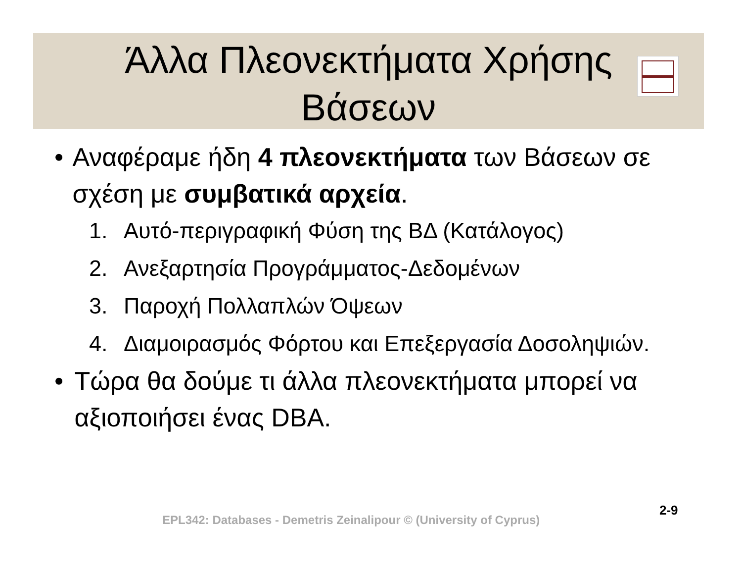Άλλα Πλεονεκτήματα Χρήσης
Βάσεων
• Αναφέραμε ήδη 4 πλεονεκτήματα των Βάσεων σε σχέση με συμβατικά αρχεία.
1. Αυτό-περιγραφική Φύση της ΒΔ (Κατάλογος)
2. Ανεξαρτησία Προγράμματος-Δεδομένων
3. Παροχή Πολλαπλών Όψεων
4. Διαμοιρασμός Φόρτου και Επεξεργασία Δοσοληψιών.
• Τώρα θα δούμε τι άλλα πλεονεκτήματα μπορεί να αξιοποιήσει ένας DBA.
EPL342: Databases - Demetris Zeinalipour © (University of Cyprus)
2-9